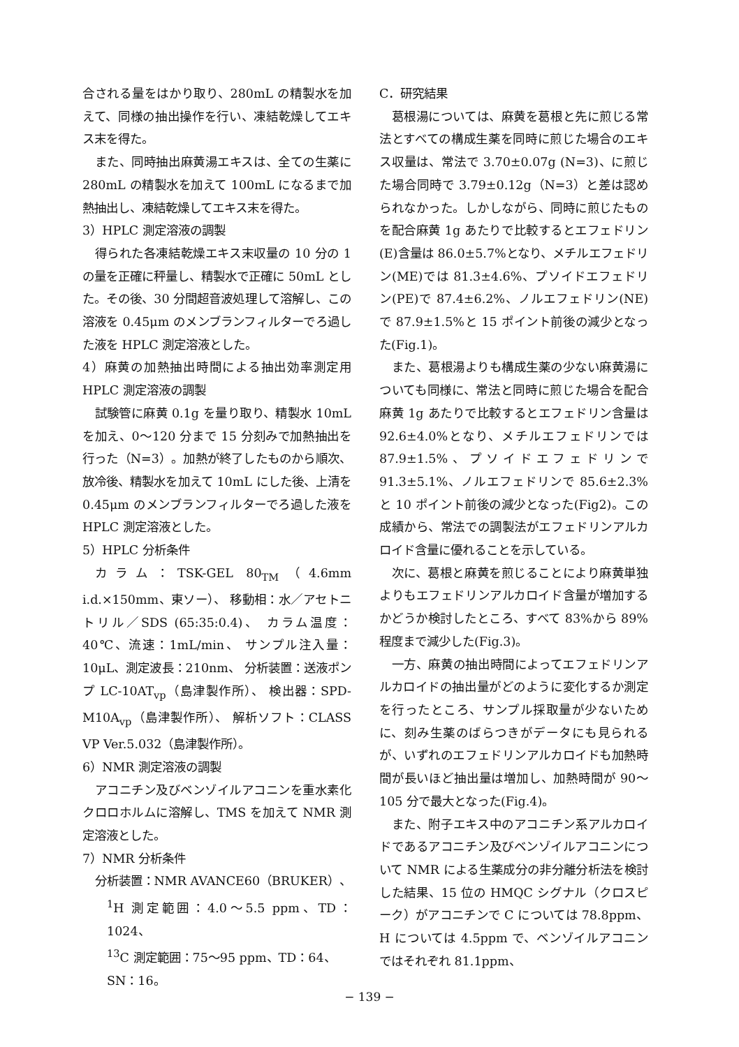合される量をはかり取り、280mL の精製水を加えて、同様の抽出操作を行い、凍結乾燥してエキス末を得た。
また、同時抽出麻黄湯エキスは、全ての生薬に 280mL の精製水を加えて 100mL になるまで加熱抽出し、凍結乾燥してエキス末を得た。
3）HPLC 測定溶液の調製
得られた各凍結乾燥エキス末収量の 10 分の 1 の量を正確に秤量し、精製水で正確に 50mL とした。その後、30 分間超音波処理して溶解し、この溶液を 0.45μm のメンブランフィルターでろ過した液を HPLC 測定溶液とした。
4）麻黄の加熱抽出時間による抽出効率測定用 HPLC 測定溶液の調製
試験管に麻黄 0.1g を量り取り、精製水 10mL を加え、0〜120 分まで 15 分刻みで加熱抽出を行った（N=3）。加熱が終了したものから順次、放冷後、精製水を加えて 10mL にした後、上清を 0.45μm のメンブランフィルターでろ過した液を HPLC 測定溶液とした。
5）HPLC 分析条件
カラム：TSK-GEL 80<sub>TM</sub>（4.6mm i.d.×150mm、東ソー）、 移動相：水／アセトニトリル／SDS (65:35:0.4)、 カラム温度：40℃、流速：1mL/min、 サンプル注入量：10μL、測定波長：210nm、 分析装置：送液ポンプ LC-10AT<sub>vp</sub>（島津製作所）、 検出器：SPD-M10A<sub>vp</sub>（島津製作所）、 解析ソフト：CLASS VP Ver.5.032（島津製作所）。
6）NMR 測定溶液の調製
アコニチン及びベンゾイルアコニンを重水素化クロロホルムに溶解し、TMS を加えて NMR 測定溶液とした。
7）NMR 分析条件
分析装置：NMR AVANCE60（BRUKER）、
<sup>1</sup>H 測定範囲：4.0〜5.5 ppm、TD：1024、
<sup>13</sup>C 測定範囲：75〜95 ppm、TD：64、
SN：16。
C．研究結果
葛根湯については、麻黄を葛根と先に煎じる常法とすべての構成生薬を同時に煎じた場合のエキス収量は、常法で 3.70±0.07g (N=3)、に煎じた場合同時で 3.79±0.12g（N=3）と差は認められなかった。しかしながら、同時に煎じたものを配合麻黄 1g あたりで比較するとエフェドリン(E)含量は 86.0±5.7%となり、メチルエフェドリン(ME)では 81.3±4.6%、プソイドエフェドリン(PE)で 87.4±6.2%、ノルエフェドリン(NE)で 87.9±1.5%と 15 ポイント前後の減少となった(Fig.1)。
また、葛根湯よりも構成生薬の少ない麻黄湯についても同様に、常法と同時に煎じた場合を配合麻黄 1g あたりで比較するとエフェドリン含量は 92.6±4.0%となり、メチルエフェドリンでは 87.9±1.5%、プソイドエフェドリンで 91.3±5.1%、ノルエフェドリンで 85.6±2.3%と 10 ポイント前後の減少となった(Fig2)。この成績から、常法での調製法がエフェドリンアルカロイド含量に優れることを示している。
次に、葛根と麻黄を煎じることにより麻黄単独よりもエフェドリンアルカロイド含量が増加するかどうか検討したところ、すべて 83%から 89%程度まで減少した(Fig.3)。
一方、麻黄の抽出時間によってエフェドリンアルカロイドの抽出量がどのように変化するか測定を行ったところ、サンプル採取量が少ないために、刻み生薬のばらつきがデータにも見られるが、いずれのエフェドリンアルカロイドも加熱時間が長いほど抽出量は増加し、加熱時間が 90〜105 分で最大となった(Fig.4)。
また、附子エキス中のアコニチン系アルカロイドであるアコニチン及びベンゾイルアコニンについて NMR による生薬成分の非分離分析法を検討した結果、15 位の HMQC シグナル（クロスピーク）がアコニチンで C については 78.8ppm、H については 4.5ppm で、ベンゾイルアコニンではそれぞれ 81.1ppm、
− 139 −